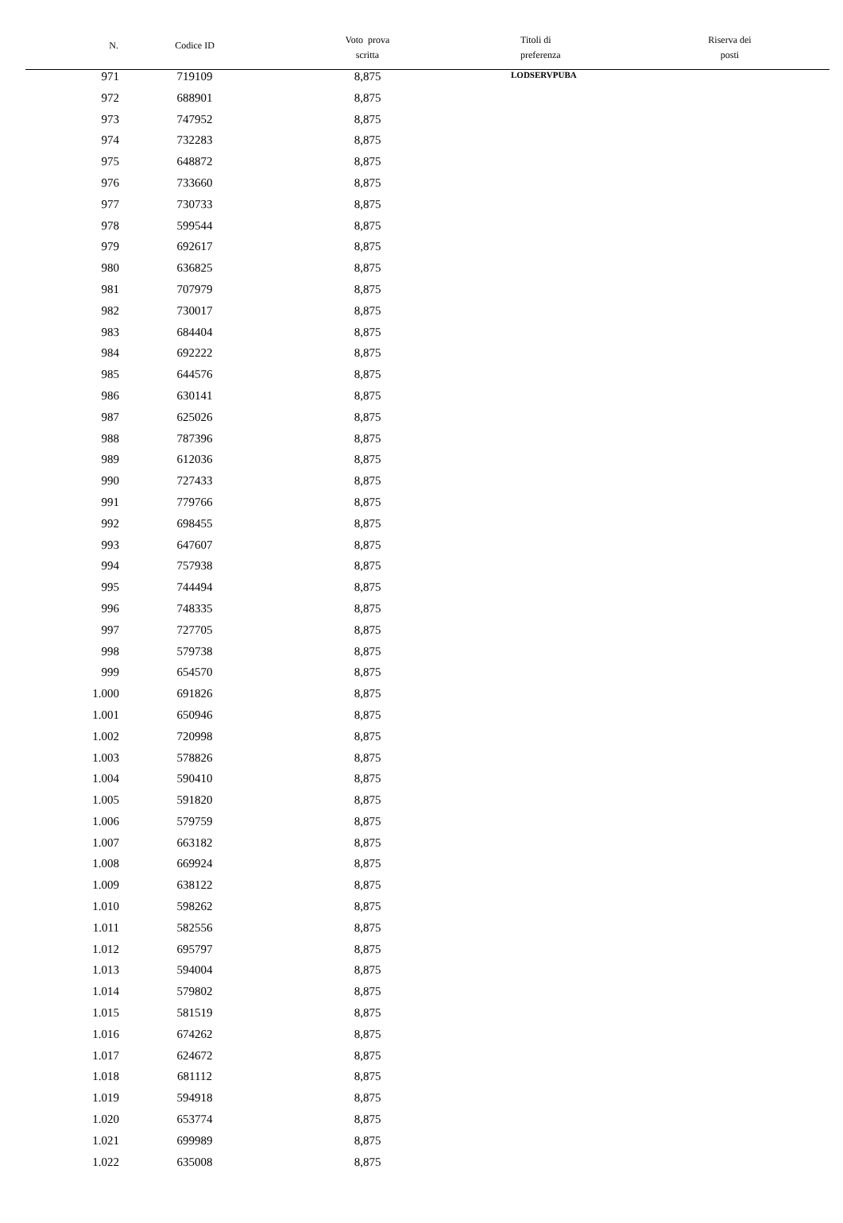| N. | Codice ID | Voto prova scritta | Titoli di preferenza | Riserva dei posti |
| --- | --- | --- | --- | --- |
| 971 | 719109 | 8,875 | LODSERVPUBA | |
| 972 | 688901 | 8,875 | | |
| 973 | 747952 | 8,875 | | |
| 974 | 732283 | 8,875 | | |
| 975 | 648872 | 8,875 | | |
| 976 | 733660 | 8,875 | | |
| 977 | 730733 | 8,875 | | |
| 978 | 599544 | 8,875 | | |
| 979 | 692617 | 8,875 | | |
| 980 | 636825 | 8,875 | | |
| 981 | 707979 | 8,875 | | |
| 982 | 730017 | 8,875 | | |
| 983 | 684404 | 8,875 | | |
| 984 | 692222 | 8,875 | | |
| 985 | 644576 | 8,875 | | |
| 986 | 630141 | 8,875 | | |
| 987 | 625026 | 8,875 | | |
| 988 | 787396 | 8,875 | | |
| 989 | 612036 | 8,875 | | |
| 990 | 727433 | 8,875 | | |
| 991 | 779766 | 8,875 | | |
| 992 | 698455 | 8,875 | | |
| 993 | 647607 | 8,875 | | |
| 994 | 757938 | 8,875 | | |
| 995 | 744494 | 8,875 | | |
| 996 | 748335 | 8,875 | | |
| 997 | 727705 | 8,875 | | |
| 998 | 579738 | 8,875 | | |
| 999 | 654570 | 8,875 | | |
| 1.000 | 691826 | 8,875 | | |
| 1.001 | 650946 | 8,875 | | |
| 1.002 | 720998 | 8,875 | | |
| 1.003 | 578826 | 8,875 | | |
| 1.004 | 590410 | 8,875 | | |
| 1.005 | 591820 | 8,875 | | |
| 1.006 | 579759 | 8,875 | | |
| 1.007 | 663182 | 8,875 | | |
| 1.008 | 669924 | 8,875 | | |
| 1.009 | 638122 | 8,875 | | |
| 1.010 | 598262 | 8,875 | | |
| 1.011 | 582556 | 8,875 | | |
| 1.012 | 695797 | 8,875 | | |
| 1.013 | 594004 | 8,875 | | |
| 1.014 | 579802 | 8,875 | | |
| 1.015 | 581519 | 8,875 | | |
| 1.016 | 674262 | 8,875 | | |
| 1.017 | 624672 | 8,875 | | |
| 1.018 | 681112 | 8,875 | | |
| 1.019 | 594918 | 8,875 | | |
| 1.020 | 653774 | 8,875 | | |
| 1.021 | 699989 | 8,875 | | |
| 1.022 | 635008 | 8,875 | | |